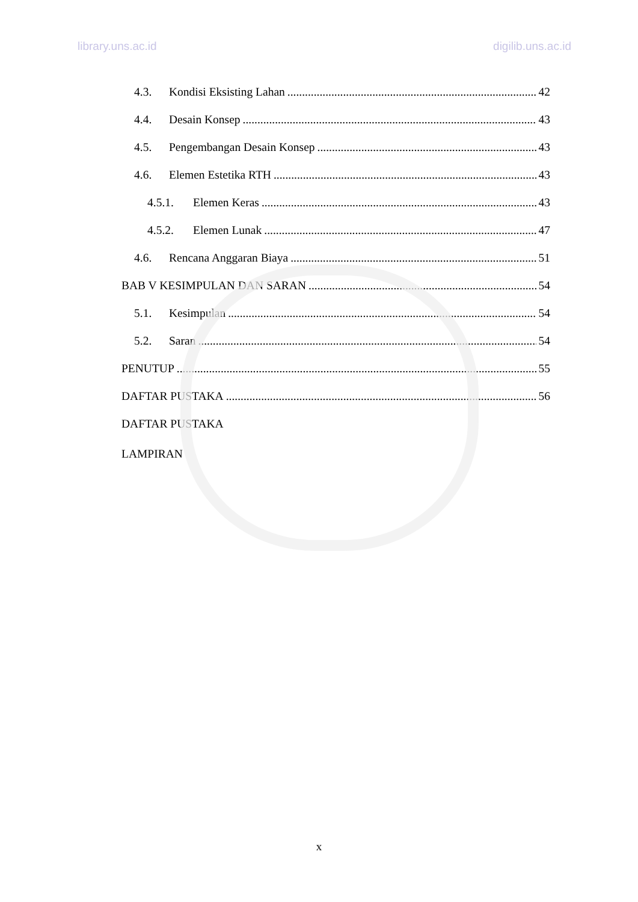library.uns.ac.id digilib.uns.ac.id
4.3. Kondisi Eksisting Lahan 42
4.4. Desain Konsep 43
4.5. Pengembangan Desain Konsep 43
4.6. Elemen Estetika RTH 43
4.5.1. Elemen Keras 43
4.5.2. Elemen Lunak 47
4.6. Rencana Anggaran Biaya 51
BAB V KESIMPULAN DAN SARAN 54
5.1. Kesimpulan 54
5.2. Saran 54
PENUTUP 55
DAFTAR PUSTAKA 56
DAFTAR PUSTAKA
LAMPIRAN
x